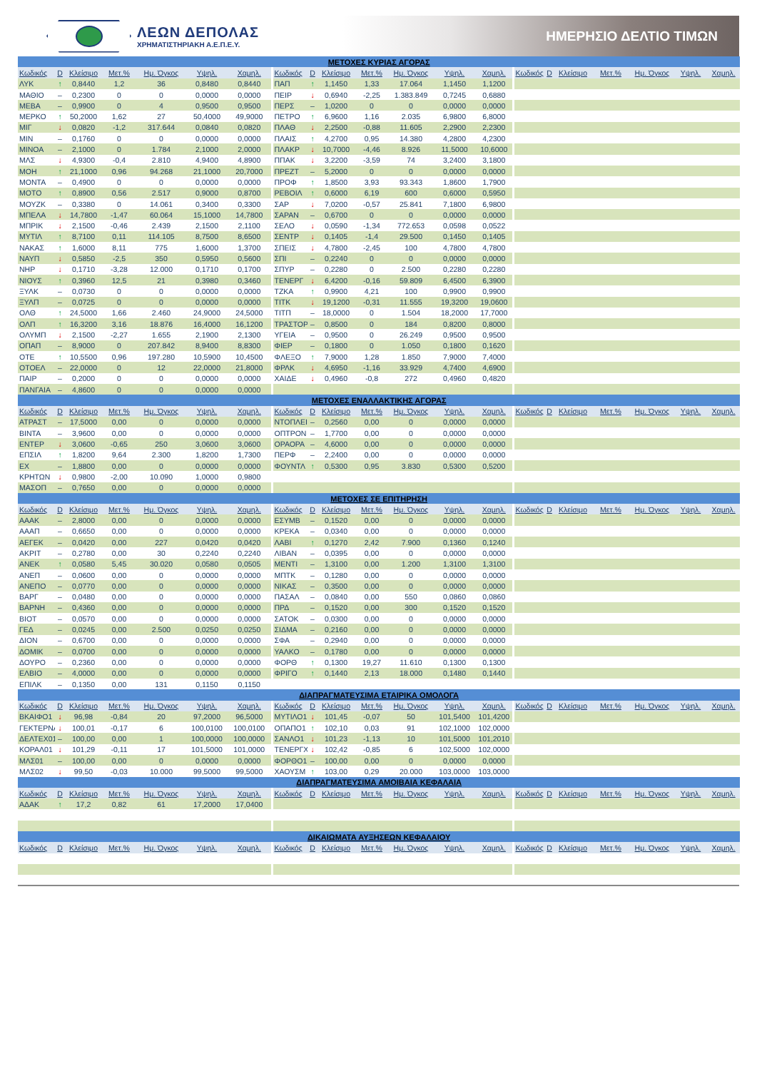ΛΕΩΝ ΔΕΠΟΛΑΣ
ΧΡΗΜΑΤΙΣΤΗΡΙΑΚΗ Α.Ε.Π.Ε.Υ.
ΗΜΕΡΗΣΙΟ ΔΕΛΤΙΟ ΤΙΜΩΝ
| ΜΕΤΟΧΕΣ ΚΥΡΙΑΣ ΑΓΟΡΑΣ | | | | | | | | | | | | | | | | | | | | |
| --- | --- | --- | --- | --- | --- | --- | --- | --- | --- | --- | --- | --- | --- | --- | --- | --- | --- | --- | --- | --- |
| Κωδικός | D | Κλείσιμο | Μετ.% | Ημ. Όγκος | Υψηλ. | Χαμηλ. | Κωδικός | D | Κλείσιμο | Μετ.% | Ημ. Όγκος | Υψηλ. | Χαμηλ. | Κωδικός | D | Κλείσιμο | Μετ.% | Ημ. Όγκος | Υψηλ. | Χαμηλ. |
| ΛΥΚ | ↑ | 0,8440 | 1,2 | 36 | 0,8480 | 0,8440 | ΠΑΠ | ↑ | 1,1450 | 1,33 | 17.064 | 1,1450 | 1,1200 | | | | | | | |
| ΜΑΘΙΟ | – | 0,2300 | 0 | 0 | 0,0000 | 0,0000 | ΠΕΙΡ | ↓ | 0,6940 | -2,25 | 1.383.849 | 0,7245 | 0,6880 | | | | | | | |
| ΜΕΒΑ | – | 0,9900 | 0 | 4 | 0,9500 | 0,9500 | ΠΕΡΣ | – | 1,0200 | 0 | 0 | 0,0000 | 0,0000 | | | | | | | |
| ΜΕΡΚΟ | ↑ | 50,2000 | 1,62 | 27 | 50,4000 | 49,9000 | ΠΕΤΡΟ | ↑ | 6,9600 | 1,16 | 2.035 | 6,9800 | 6,8000 | | | | | | | |
| ΜΙΓ | ↓ | 0,0820 | -1,2 | 317.644 | 0,0840 | 0,0820 | ΠΛΑΘ | ↓ | 2,2500 | -0,88 | 11.605 | 2,2900 | 2,2300 | | | | | | | |
| ΜΙΝ | – | 0,1760 | 0 | 0 | 0,0000 | 0,0000 | ΠΛΑΙΣ | ↑ | 4,2700 | 0,95 | 14.380 | 4,2800 | 4,2300 | | | | | | | |
| ΜΙΝΟΑ | – | 2,1000 | 0 | 1.784 | 2,1000 | 2,0000 | ΠΛΑΚΡ | ↓ | 10,7000 | -4,46 | 8.926 | 11,5000 | 10,6000 | | | | | | | |
| ΜΛΣ | ↓ | 4,9300 | -0,4 | 2.810 | 4,9400 | 4,8900 | ΠΠΑΚ | ↓ | 3,2200 | -3,59 | 74 | 3,2400 | 3,1800 | | | | | | | |
| ΜΟΗ | ↑ | 21,1000 | 0,96 | 94.268 | 21,1000 | 20,7000 | ΠΡΕΖΤ | – | 5,2000 | 0 | 0 | 0,0000 | 0,0000 | | | | | | | |
| ΜΟΝΤΑ | – | 0,4900 | 0 | 0 | 0,0000 | 0,0000 | ΠΡΟΦ | ↑ | 1,8500 | 3,93 | 93.343 | 1,8600 | 1,7900 | | | | | | | |
| ΜΟΤΟ | ↑ | 0,8900 | 0,56 | 2.517 | 0,9000 | 0,8700 | ΡΕΒΟΙΛ | ↑ | 0,6000 | 6,19 | 600 | 0,6000 | 0,5950 | | | | | | | |
| ΜΟΥΖΚ | – | 0,3380 | 0 | 14.061 | 0,3400 | 0,3300 | ΣΑΡ | ↓ | 7,0200 | -0,57 | 25.841 | 7,1800 | 6,9800 | | | | | | | |
| ΜΠΕΛΑ | ↓ | 14,7800 | -1,47 | 60.064 | 15,1000 | 14,7800 | ΣΑΡΑΝ | – | 0,6700 | 0 | 0 | 0,0000 | 0,0000 | | | | | | | |
| ΜΠΡΙΚ | ↓ | 2,1500 | -0,46 | 2.439 | 2,1500 | 2,1100 | ΣΕΛΟ | ↓ | 0,0590 | -1,34 | 772.653 | 0,0598 | 0,0522 | | | | | | | |
| ΜΥΤΙΛ | ↑ | 8,7100 | 0,11 | 114.105 | 8,7500 | 8,6500 | ΣΕΝΤΡ | ↓ | 0,1405 | -1,4 | 29.500 | 0,1450 | 0,1405 | | | | | | | |
| ΝΑΚΑΣ | ↑ | 1,6000 | 8,11 | 775 | 1,6000 | 1,3700 | ΣΠΕΙΣ | ↓ | 4,7800 | -2,45 | 100 | 4,7800 | 4,7800 | | | | | | | |
| ΝΑΥΠ | ↓ | 0,5850 | -2,5 | 350 | 0,5950 | 0,5600 | ΣΠΙ | – | 0,2240 | 0 | 0 | 0,0000 | 0,0000 | | | | | | | |
| ΝΗΡ | ↓ | 0,1710 | -3,28 | 12.000 | 0,1710 | 0,1700 | ΣΠΥΡ | – | 0,2280 | 0 | 2.500 | 0,2280 | 0,2280 | | | | | | | |
| ΝΙΟΥΣ | ↑ | 0,3960 | 12,5 | 21 | 0,3980 | 0,3460 | ΤΕΝΕΡΓ | ↓ | 6,4200 | -0,16 | 59.809 | 6,4500 | 6,3900 | | | | | | | |
| ΞΥΛΚ | – | 0,0730 | 0 | 0 | 0,0000 | 0,0000 | ΤΖΚΑ | ↑ | 0,9900 | 4,21 | 100 | 0,9900 | 0,9900 | | | | | | | |
| ΞΥΛΠ | – | 0,0725 | 0 | 0 | 0,0000 | 0,0000 | ΤΙΤΚ | ↓ | 19,1200 | -0,31 | 11.555 | 19,3200 | 19,0600 | | | | | | | |
| ΟΛΘ | ↑ | 24,5000 | 1,66 | 2.460 | 24,9000 | 24,5000 | ΤΙΤΠ | – | 18,0000 | 0 | 1.504 | 18,2000 | 17,7000 | | | | | | | |
| ΟΛΠ | ↑ | 16,3200 | 3,16 | 18.876 | 16,4000 | 16,1200 | ΤΡΑΣΤΟΡ | – | 0,8500 | 0 | 184 | 0,8200 | 0,8000 | | | | | | | |
| ΟΛΥΜΠ | ↓ | 2,1500 | -2,27 | 1.655 | 2,1900 | 2,1300 | ΥΓΕΙΑ | – | 0,9500 | 0 | 26.249 | 0,9500 | 0,9500 | | | | | | | |
| ΟΠΑΠ | – | 8,9000 | 0 | 207.842 | 8,9400 | 8,8300 | ΦΙΕΡ | – | 0,1800 | 0 | 1.050 | 0,1800 | 0,1620 | | | | | | | |
| ΟΤΕ | ↑ | 10,5500 | 0,96 | 197.280 | 10,5900 | 10,4500 | ΦΛΕΞΟ | ↑ | 7,9000 | 1,28 | 1.850 | 7,9000 | 7,4000 | | | | | | | |
| ΟΤΟΕΛ | – | 22,0000 | 0 | 12 | 22,0000 | 21,8000 | ΦΡΛΚ | ↓ | 4,6950 | -1,16 | 33.929 | 4,7400 | 4,6900 | | | | | | | |
| ΠΑΙΡ | – | 0,2000 | 0 | 0 | 0,0000 | 0,0000 | ΧΑΙΔΕ | ↓ | 0,4960 | -0,8 | 272 | 0,4960 | 0,4820 | | | | | | | |
| ΠΑΝΓΑΙΑ | – | 4,8600 | 0 | 0 | 0,0000 | 0,0000 | | | | | | | | | | | | | | |
| ΜΕΤΟΧΕΣ ΕΝΑΛΛΑΚΤΙΚΗΣ ΑΓΟΡΑΣ | | | | | | | | | | | | | | | | | | | | |
| Κωδικός | D | Κλείσιμο | Μετ.% | Ημ. Όγκος | Υψηλ. | Χαμηλ. | Κωδικός | D | Κλείσιμο | Μετ.% | Ημ. Όγκος | Υψηλ. | Χαμηλ. | Κωδικός | D | Κλείσιμο | Μετ.% | Ημ. Όγκος | Υψηλ. | Χαμηλ. |
| ΑΤΡΑΣΤ | – | 17,5000 | 0,00 | 0 | 0,0000 | 0,0000 | ΝΤΟΠΛΕΙ | – | 0,2560 | 0,00 | 0 | 0,0000 | 0,0000 | | | | | | | |
| ΒΙΝΤΑ | – | 3,9600 | 0,00 | 0 | 0,0000 | 0,0000 | ΟΠΤΡΟΝ | – | 1,7700 | 0,00 | 0 | 0,0000 | 0,0000 | | | | | | | |
| ΕΝΤΕΡ | ↓ | 3,0600 | -0,65 | 250 | 3,0600 | 3,0600 | ΟΡΑΟΡΑ | – | 4,6000 | 0,00 | 0 | 0,0000 | 0,0000 | | | | | | | |
| ΕΠΣΙΛ | ↑ | 1,8200 | 9,64 | 2.300 | 1,8200 | 1,7300 | ΠΕΡΦ | – | 2,2400 | 0,00 | 0 | 0,0000 | 0,0000 | | | | | | | |
| ΕΧ | – | 1,8800 | 0,00 | 0 | 0,0000 | 0,0000 | ΦΟΥΝΤΛ | ↑ | 0,5300 | 0,95 | 3.830 | 0,5300 | 0,5200 | | | | | | | |
| ΚΡΗΤΩΝ | ↓ | 0,9800 | -2,00 | 10.090 | 1,0000 | 0,9800 | | | | | | | | | | | | | | |
| ΜΑΣΟΠ | – | 0,7650 | 0,00 | 0 | 0,0000 | 0,0000 | | | | | | | | | | | | | | |
| ΜΕΤΟΧΕΣ ΣΕ ΕΠΙΤΗΡΗΣΗ | | | | | | | | | | | | | | | | | | | | |
| Κωδικός | D | Κλείσιμο | Μετ.% | Ημ. Όγκος | Υψηλ. | Χαμηλ. | Κωδικός | D | Κλείσιμο | Μετ.% | Ημ. Όγκος | Υψηλ. | Χαμηλ. | Κωδικός | D | Κλείσιμο | Μετ.% | Ημ. Όγκος | Υψηλ. | Χαμηλ. |
| ΑΑΑΚ | – | 2,8000 | 0,00 | 0 | 0,0000 | 0,0000 | ΕΣΥΜΒ | – | 0,1520 | 0,00 | 0 | 0,0000 | 0,0000 | | | | | | | |
| ΑΑΑΠ | – | 0,6650 | 0,00 | 0 | 0,0000 | 0,0000 | ΚΡΕΚΑ | – | 0,0340 | 0,00 | 0 | 0,0000 | 0,0000 | | | | | | | |
| ΑΕΓΕΚ | – | 0,0420 | 0,00 | 227 | 0,0420 | 0,0420 | ΛΑΒΙ | ↑ | 0,1270 | 2,42 | 7.900 | 0,1360 | 0,1240 | | | | | | | |
| ΑΚΡΙΤ | – | 0,2780 | 0,00 | 30 | 0,2240 | 0,2240 | ΛΙΒΑΝ | – | 0,0395 | 0,00 | 0 | 0,0000 | 0,0000 | | | | | | | |
| ΑΝΕΚ | ↑ | 0,0580 | 5,45 | 30.020 | 0,0580 | 0,0505 | ΜΕΝΤΙ | – | 1,3100 | 0,00 | 1.200 | 1,3100 | 1,3100 | | | | | | | |
| ΑΝΕΠ | – | 0,0600 | 0,00 | 0 | 0,0000 | 0,0000 | ΜΠΤΚ | – | 0,1280 | 0,00 | 0 | 0,0000 | 0,0000 | | | | | | | |
| ΑΝΕΠΟ | – | 0,0770 | 0,00 | 0 | 0,0000 | 0,0000 | ΝΙΚΑΣ | – | 0,3500 | 0,00 | 0 | 0,0000 | 0,0000 | | | | | | | |
| ΒΑΡΓ | – | 0,0480 | 0,00 | 0 | 0,0000 | 0,0000 | ΠΑΣΑΛ | – | 0,0840 | 0,00 | 550 | 0,0860 | 0,0860 | | | | | | | |
| ΒΑΡΝΗ | – | 0,4360 | 0,00 | 0 | 0,0000 | 0,0000 | ΠΡΔ | – | 0,1520 | 0,00 | 300 | 0,1520 | 0,1520 | | | | | | | |
| ΒΙΟΤ | – | 0,0570 | 0,00 | 0 | 0,0000 | 0,0000 | ΣΑΤΟΚ | – | 0,0300 | 0,00 | 0 | 0,0000 | 0,0000 | | | | | | | |
| ΓΕΔ | – | 0,0245 | 0,00 | 2.500 | 0,0250 | 0,0250 | ΣΙΔΜΑ | – | 0,2160 | 0,00 | 0 | 0,0000 | 0,0000 | | | | | | | |
| ΔΙΟΝ | – | 0,6700 | 0,00 | 0 | 0,0000 | 0,0000 | ΣΦΑ | – | 0,2940 | 0,00 | 0 | 0,0000 | 0,0000 | | | | | | | |
| ΔΟΜΙΚ | – | 0,0700 | 0,00 | 0 | 0,0000 | 0,0000 | ΥΑΛΚΟ | – | 0,1780 | 0,00 | 0 | 0,0000 | 0,0000 | | | | | | | |
| ΔΟΥΡΟ | – | 0,2360 | 0,00 | 0 | 0,0000 | 0,0000 | ΦΟΡΘ | ↑ | 0,1300 | 19,27 | 11.610 | 0,1300 | 0,1300 | | | | | | | |
| ΕΛΒΙΟ | – | 4,0000 | 0,00 | 0 | 0,0000 | 0,0000 | ΦΡΙΓΟ | ↑ | 0,1440 | 2,13 | 18.000 | 0,1480 | 0,1440 | | | | | | | |
| ΕΠΙΛΚ | – | 0,1350 | 0,00 | 131 | 0,1150 | 0,1150 | | | | | | | | | | | | | | |
| ΔΙΑΠΡΑΓΜΑΤΕΥΣΙΜΑ ΕΤΑΙΡΙΚΑ ΟΜΟΛΟΓΑ | | | | | | | | | | | | | | | | | | | | |
| Κωδικός | D | Κλείσιμο | Μετ.% | Ημ. Όγκος | Υψηλ. | Χαμηλ. | Κωδικός | D | Κλείσιμο | Μετ.% | Ημ. Όγκος | Υψηλ. | Χαμηλ. | Κωδικός | D | Κλείσιμο | Μετ.% | Ημ. Όγκος | Υψηλ. | Χαμηλ. |
| ΒΚΑΙΦΟ1 | ↓ | 96,98 | -0,84 | 20 | 97,2000 | 96,5000 | ΜΥΤΙΛΟ1 | ↓ | 101,45 | -0,07 | 50 | 101,5400 | 101,4200 | | | | | | | |
| ΓΕΚΤΕΡΝΑ | ↓ | 100,01 | -0,17 | 6 | 100,0100 | 100,0100 | ΟΠΑΠΟ1 | ↑ | 102,10 | 0,03 | 91 | 102,1000 | 102,0000 | | | | | | | |
| ΔΕΛΤΕΧ01 | – | 100,00 | 0,00 | 1 | 100,0000 | 100,0000 | ΣΑΝΛΟ1 | ↓ | 101,23 | -1,13 | 10 | 101,5000 | 101,2010 | | | | | | | |
| ΚΟΡΑΛ01 | ↓ | 101,29 | -0,11 | 17 | 101,5000 | 101,0000 | ΤΕΝΕΡΓΧ | ↓ | 102,42 | -0,85 | 6 | 102,5000 | 102,0000 | | | | | | | |
| ΜΛΣ01 | – | 100,00 | 0,00 | 0 | 0,0000 | 0,0000 | ΦΟΡΘΟ1 | – | 100,00 | 0,00 | 0 | 0,0000 | 0,0000 | | | | | | | |
| ΜΛΣ02 | ↓ | 99,50 | -0,03 | 10.000 | 99,5000 | 99,5000 | ΧΑΟΥΣΜ | ↑ | 103,00 | 0,29 | 20.000 | 103,0000 | 103,0000 | | | | | | | |
| ΔΙΑΠΡΑΓΜΑΤΕΥΣΙΜΑ ΑΜΟΙΒΑΙΑ ΚΕΦΑΛΑΙΑ | | | | | | | | | | | | | | | | | | | | |
| Κωδικός | D | Κλείσιμο | Μετ.% | Ημ. Όγκος | Υψηλ. | Χαμηλ. | Κωδικός | D | Κλείσιμο | Μετ.% | Ημ. Όγκος | Υψηλ. | Χαμηλ. | Κωδικός | D | Κλείσιμο | Μετ.% | Ημ. Όγκος | Υψηλ. | Χαμηλ. |
| ΑΔΑΚ | ↑ | 17,2 | 0,82 | 61 | 17,2000 | 17,0400 | | | | | | | | | | | | | | |
| ΔΙΚΑΙΩΜΑΤΑ ΑΥΞΗΣΕΩΝ ΚΕΦΑΛΑΙΟΥ | | | | | | | | | | | | | | | | | | | | |
| Κωδικός | D | Κλείσιμο | Μετ.% | Ημ. Όγκος | Υψηλ. | Χαμηλ. | Κωδικός | D | Κλείσιμο | Μετ.% | Ημ. Όγκος | Υψηλ. | Χαμηλ. | Κωδικός | D | Κλείσιμο | Μετ.% | Ημ. Όγκος | Υψηλ. | Χαμηλ. |